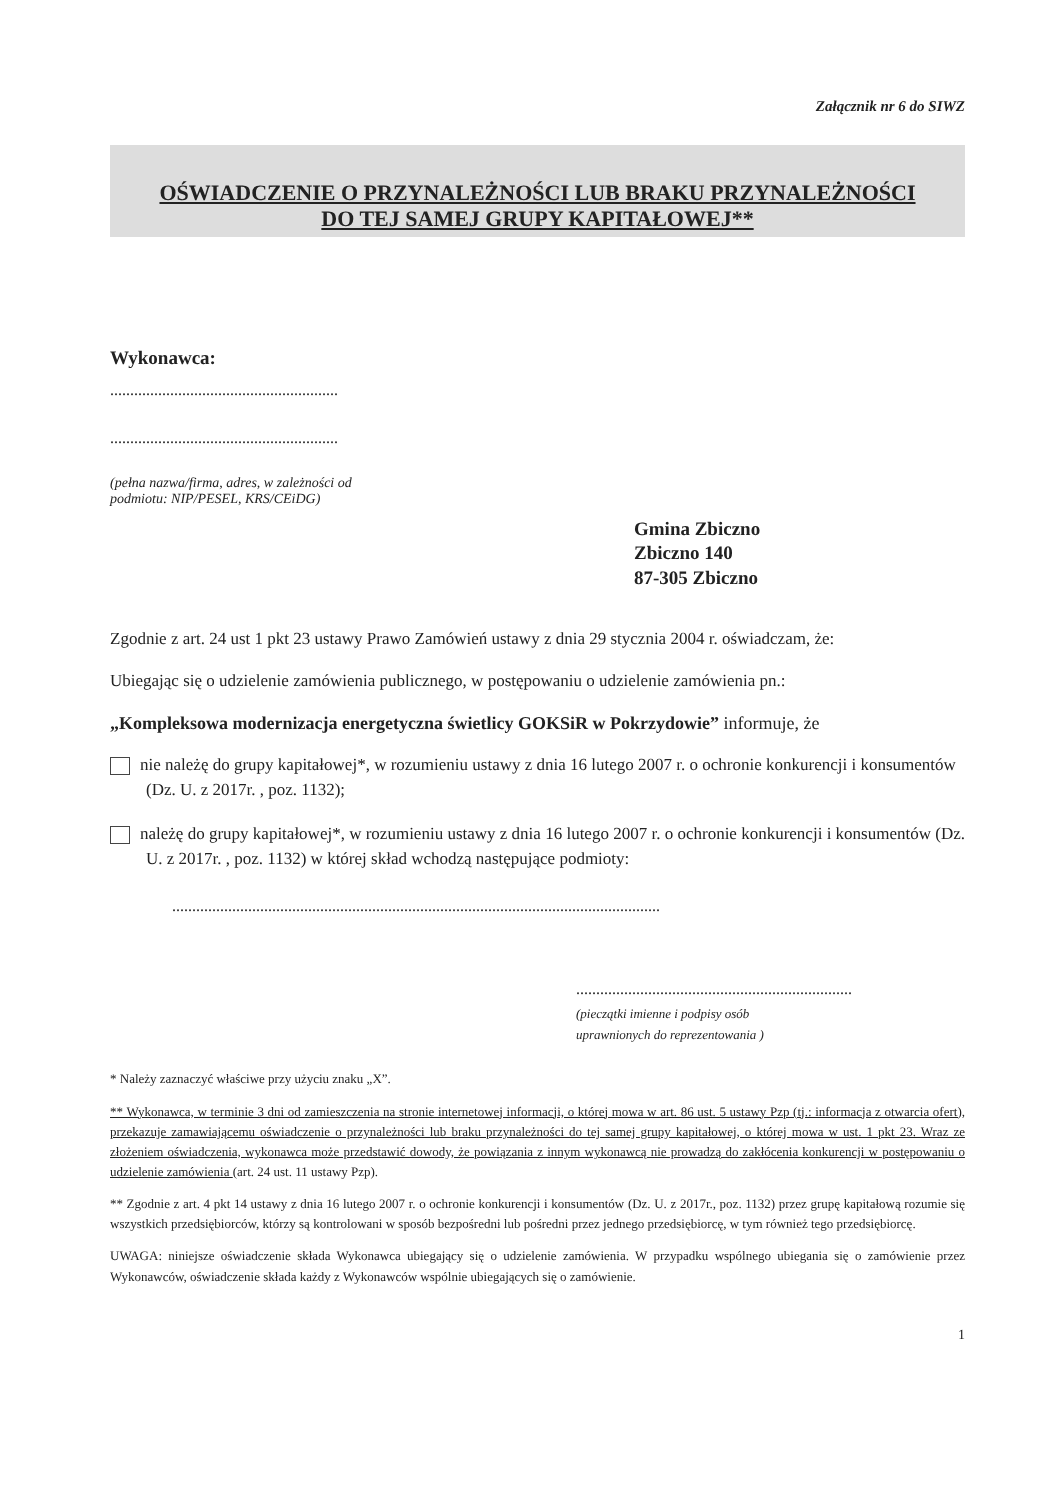Załącznik nr 6 do SIWZ
OŚWIADCZENIE O PRZYNALEŻNOŚCI LUB BRAKU PRZYNALEŻNOŚCI
DO TEJ SAMEJ GRUPY KAPITAŁOWEJ**
Wykonawca:
.........................................................
.........................................................
(pełna nazwa/firma, adres, w zależności od
podmiotu: NIP/PESEL, KRS/CEiDG)
Gmina Zbiczno
Zbiczno 140
87-305 Zbiczno
Zgodnie z art. 24 ust 1 pkt 23 ustawy Prawo Zamówień ustawy z dnia 29 stycznia 2004 r. oświadczam, że:
Ubiegając się o udzielenie zamówienia publicznego, w postępowaniu o udzielenie zamówienia pn.:
„Kompleksowa modernizacja energetyczna świetlicy GOKSiR w Pokrzydowie” informuje, że
nie należę do grupy kapitałowej*, w rozumieniu ustawy z dnia 16 lutego 2007 r. o ochronie konkurencji i konsumentów (Dz. U. z 2017r. , poz. 1132);
należę do grupy kapitałowej*, w rozumieniu ustawy z dnia 16 lutego 2007 r. o ochronie konkurencji i konsumentów (Dz. U. z 2017r. , poz. 1132) w której skład wchodzą następujące podmioty:
..........................................................................................................................
.....................................................................
(pieczątki imienne i podpisy osób
uprawnionych do reprezentowania )
* Należy zaznaczyć właściwe przy użyciu znaku „X”.
** Wykonawca, w terminie 3 dni od zamieszczenia na stronie internetowej informacji, o której mowa w art. 86 ust. 5 ustawy Pzp (tj.: informacja z otwarcia ofert), przekazuje zamawiającemu oświadczenie o przynależności lub braku przynależności do tej samej grupy kapitałowej, o której mowa w ust. 1 pkt 23. Wraz ze złożeniem oświadczenia, wykonawca może przedstawić dowody, że powiązania z innym wykonawcą nie prowadzą do zakłócenia konkurencji w postępowaniu o udzielenie zamówienia (art. 24 ust. 11 ustawy Pzp).
** Zgodnie z art. 4 pkt 14 ustawy z dnia 16 lutego 2007 r. o ochronie konkurencji i konsumentów (Dz. U. z 2017r., poz. 1132) przez grupę kapitałową rozumie się wszystkich przedsiębiorców, którzy są kontrolowani w sposób bezpośredni lub pośredni przez jednego przedsiębiorcę, w tym również tego przedsiębiorcę.
UWAGA: niniejsze oświadczenie składa Wykonawca ubiegający się o udzielenie zamówienia. W przypadku wspólnego ubiegania się o zamówienie przez Wykonawców, oświadczenie składa każdy z Wykonawców wspólnie ubiegających się o zamówienie.
1